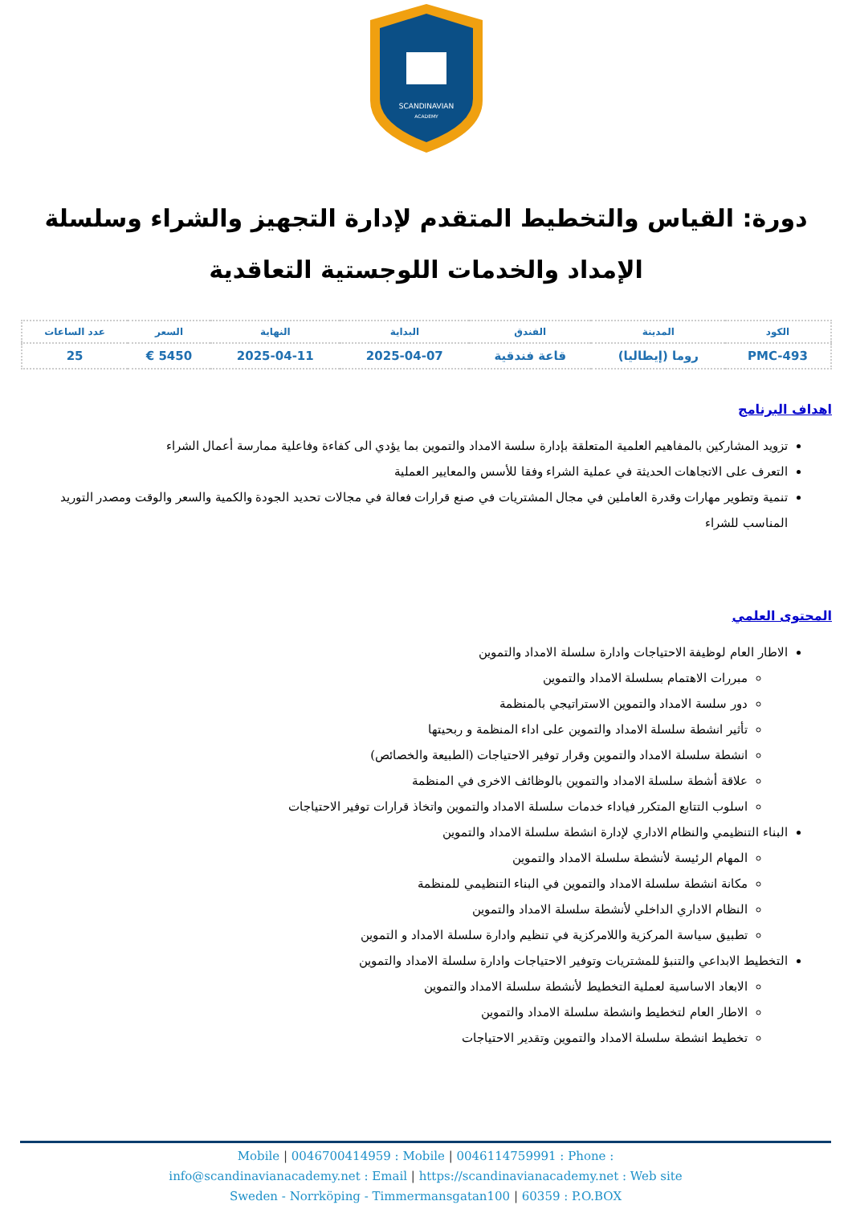SCANDINAVIAN
ACADEMY
دورة: القياس والتخطيط المتقدم لإدارة التجهيز والشراء وسلسلة الإمداد والخدمات اللوجستية التعاقدية
| الكود | المدينة | الفندق | البداية | النهاية | السعر | عدد الساعات |
| --- | --- | --- | --- | --- | --- | --- |
| PMC-493 | روما (إيطاليا) | قاعة فندقية | 2025-04-07 | 2025-04-11 | 5450 € | 25 |
اهداف البرنامج
تزويد المشاركين بالمفاهيم العلمية المتعلقة بإدارة سلسة الامداد والتموين بما يؤدي الى كفاءة وفاعلية ممارسة أعمال الشراء
التعرف على الاتجاهات الحديثة في عملية الشراء وفقا للأسس والمعايير العملية
تنمية وتطوير مهارات وقدرة العاملين في مجال المشتريات في صنع قرارات فعالة في مجالات تحديد الجودة والكمية والسعر والوقت ومصدر التوريد المناسب للشراء
المحتوى العلمي
الاطار العام لوظيفة الاحتياجات وادارة سلسلة الامداد والتموين
مبررات الاهتمام بسلسلة الامداد والتموين
دور سلسة الامداد والتموين الاستراتيجي بالمنظمة
تأثير انشطة سلسلة الامداد والتموين على اداء المنظمة و ربحيتها
انشطة سلسلة الامداد والتموين وقرار توفير الاحتياجات (الطبيعة والخصائص)
علاقة أشطة سلسلة الامداد والتموين بالوظائف الاخرى في المنظمة
اسلوب التتابع المتكرر فياداء خدمات سلسلة الامداد والتموين واتخاذ قرارات توفير الاحتياجات
البناء التنظيمي والنظام الاداري لإدارة انشطة سلسلة الامداد والتموين
المهام الرئيسة لأنشطة سلسلة الامداد والتموين
مكانة انشطة سلسلة الامداد والتموين في البناء التنظيمي للمنظمة
النظام الاداري الداخلي لأنشطة سلسلة الامداد والتموين
تطبيق سياسة المركزية واللامركزية في تنظيم وادارة سلسلة الامداد و التموين
التخطيط الابداعي والتنبؤ للمشتريات وتوفير الاحتياجات وادارة سلسلة الامداد والتموين
الابعاد الاساسية لعملية التخطيط لأنشطة سلسلة الامداد والتموين
الاطار العام لتخطيط وانشطة سلسلة الامداد والتموين
تخطيط انشطة سلسلة الامداد والتموين وتقدير الاحتياجات
Mobile | 0046700414959 : Mobile | 0046114759991 : Phone :
info@scandinavianacademy.net : Email | https://scandinavianacademy.net : Web site
Sweden - Norrköping - Timmermansgatan100 | 60359 : P.O.BOX